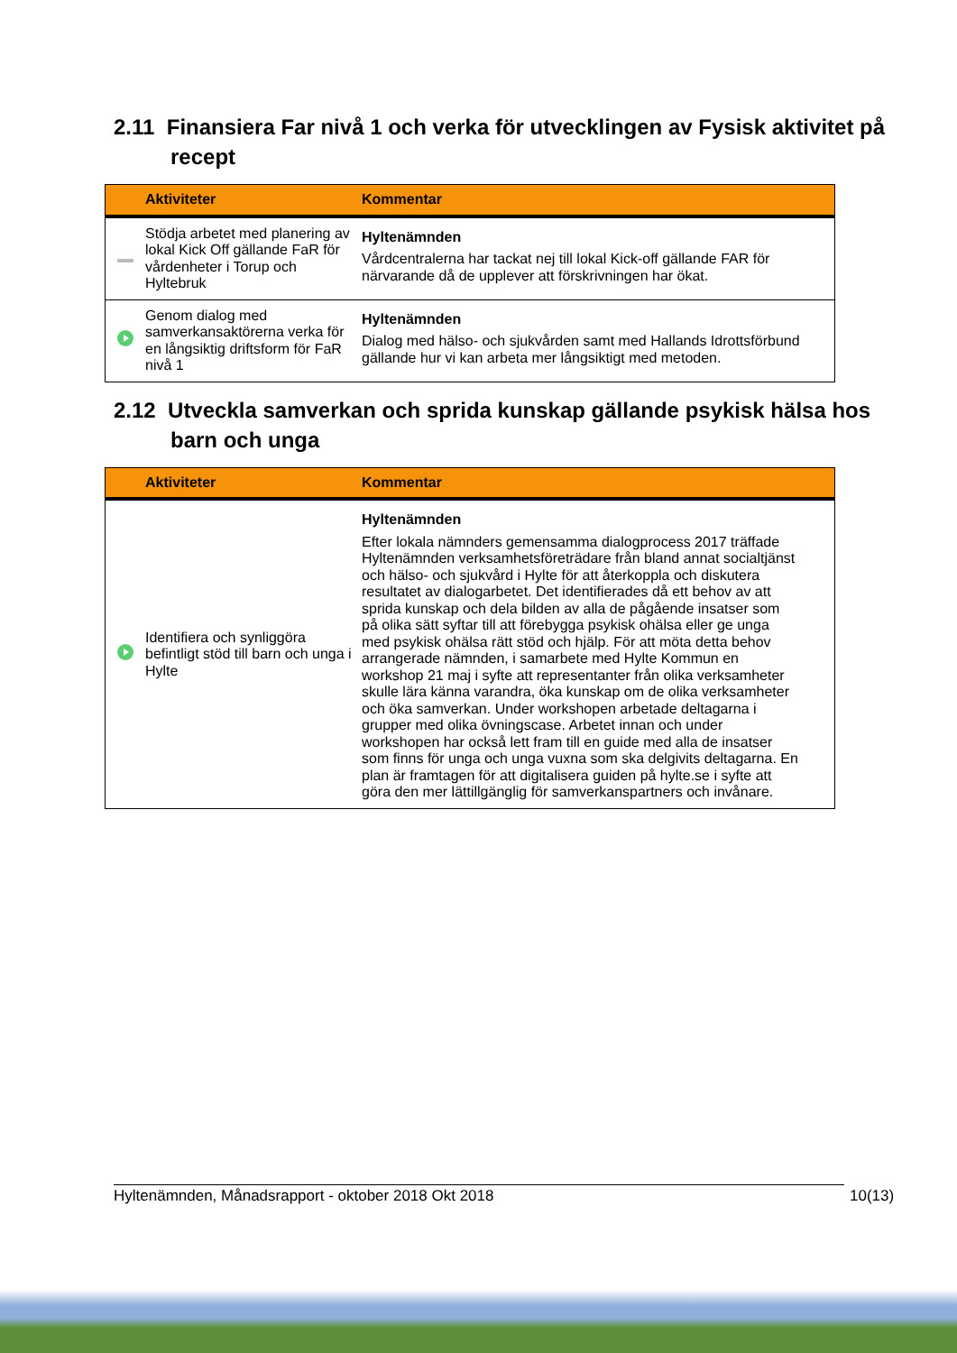2.11 Finansiera Far nivå 1 och verka för utvecklingen av Fysisk aktivitet på recept
| | Aktiviteter | Kommentar |
| --- | --- | --- |
| | Stödja arbetet med planering av lokal Kick Off gällande FaR för vårdenheter i Torup och Hyltebruk | Hyltenämnden Vårdcentralerna har tackat nej till lokal Kick-off gällande FAR för närvarande då de upplever att förskrivningen har ökat. |
| | Genom dialog med samverkansaktörerna verka för en långsiktig driftsform för FaR nivå 1 | Hyltenämnden Dialog med hälso- och sjukvården samt med Hallands Idrottsförbund gällande hur vi kan arbeta mer långsiktigt med metoden. |
2.12 Utveckla samverkan och sprida kunskap gällande psykisk hälsa hos barn och unga
| | Aktiviteter | Kommentar |
| --- | --- | --- |
| | Identifiera och synliggöra befintligt stöd till barn och unga i Hylte | Hyltenämnden Efter lokala nämnders gemensamma dialogprocess 2017 träffade Hyltenämnden verksamhetsföreträdare från bland annat socialtjänst och hälso- och sjukvård i Hylte för att återkoppla och diskutera resultatet av dialogarbetet. Det identifierades då ett behov av att sprida kunskap och dela bilden av alla de pågående insatser som på olika sätt syftar till att förebygga psykisk ohälsa eller ge unga med psykisk ohälsa rätt stöd och hjälp. För att möta detta behov arrangerade nämnden, i samarbete med Hylte Kommun en workshop 21 maj i syfte att representanter från olika verksamheter skulle lära känna varandra, öka kunskap om de olika verksamheter och öka samverkan. Under workshopen arbetade deltagarna i grupper med olika övningscase. Arbetet innan och under workshopen har också lett fram till en guide med alla de insatser som finns för unga och unga vuxna som ska delgivits deltagarna. En plan är framtagen för att digitalisera guiden på hylte.se i syfte att göra den mer lättillgänglig för samverkanspartners och invånare. |
Hyltenämnden, Månadsrapport - oktober 2018 Okt 2018 10(13)